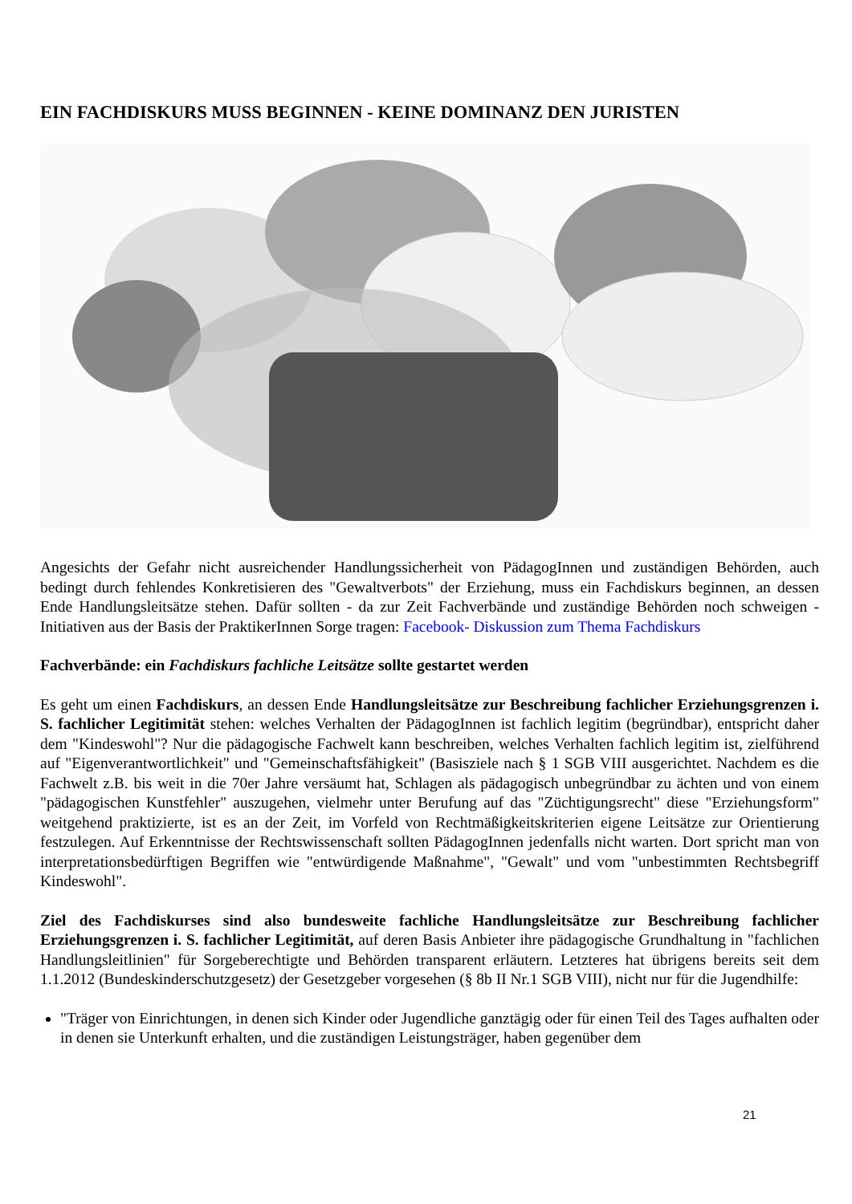EIN FACHDISKURS MUSS BEGINNEN - KEINE DOMINANZ DEN JURISTEN
Angesichts der Gefahr nicht ausreichender Handlungssicherheit von PädagogInnen und zuständigen Behörden, auch bedingt durch fehlendes Konkretisieren des "Gewaltverbots" der Erziehung, muss ein Fachdiskurs beginnen, an dessen Ende Handlungsleitsätze stehen. Dafür sollten - da zur Zeit Fachverbände und zuständige Behörden noch schweigen - Initiativen aus der Basis der PraktikerInnen Sorge tragen: Facebook- Diskussion zum Thema Fachdiskurs
Fachverbände: ein Fachdiskurs fachliche Leitsätze sollte gestartet werden
Es geht um einen Fachdiskurs, an dessen Ende Handlungsleitsätze zur Beschreibung fachlicher Erziehungsgrenzen i. S. fachlicher Legitimität stehen: welches Verhalten der PädagogInnen ist fachlich legitim (begründbar), entspricht daher dem "Kindeswohl"? Nur die pädagogische Fachwelt kann beschreiben, welches Verhalten fachlich legitim ist, zielführend auf "Eigenverantwortlichkeit" und "Gemeinschaftsfähigkeit" (Basisziele nach § 1 SGB VIII ausgerichtet. Nachdem es die Fachwelt z.B. bis weit in die 70er Jahre versäumt hat, Schlagen als pädagogisch unbegründbar zu ächten und von einem "pädagogischen Kunstfehler" auszugehen, vielmehr unter Berufung auf das "Züchtigungsrecht" diese "Erziehungsform" weitgehend praktizierte, ist es an der Zeit, im Vorfeld von Rechtmäßigkeitskriterien eigene Leitsätze zur Orientierung festzulegen. Auf Erkenntnisse der Rechtswissenschaft sollten PädagogInnen jedenfalls nicht warten. Dort spricht man von interpretationsbedürftigen Begriffen wie "entwürdigende Maßnahme", "Gewalt" und vom "unbestimmten Rechtsbegriff Kindeswohl".
Ziel des Fachdiskurses sind also bundesweite fachliche Handlungsleitsätze zur Beschreibung fachlicher Erziehungsgrenzen i. S. fachlicher Legitimität, auf deren Basis Anbieter ihre pädagogische Grundhaltung in "fachlichen Handlungsleitlinien" für Sorgeberechtigte und Behörden transparent erläutern. Letzteres hat übrigens bereits seit dem 1.1.2012 (Bundeskinderschutzgesetz) der Gesetzgeber vorgesehen (§ 8b II Nr.1 SGB VIII), nicht nur für die Jugendhilfe:
"Träger von Einrichtungen, in denen sich Kinder oder Jugendliche ganztägig oder für einen Teil des Tages aufhalten oder in denen sie Unterkunft erhalten, und die zuständigen Leistungsträger, haben gegenüber dem
21